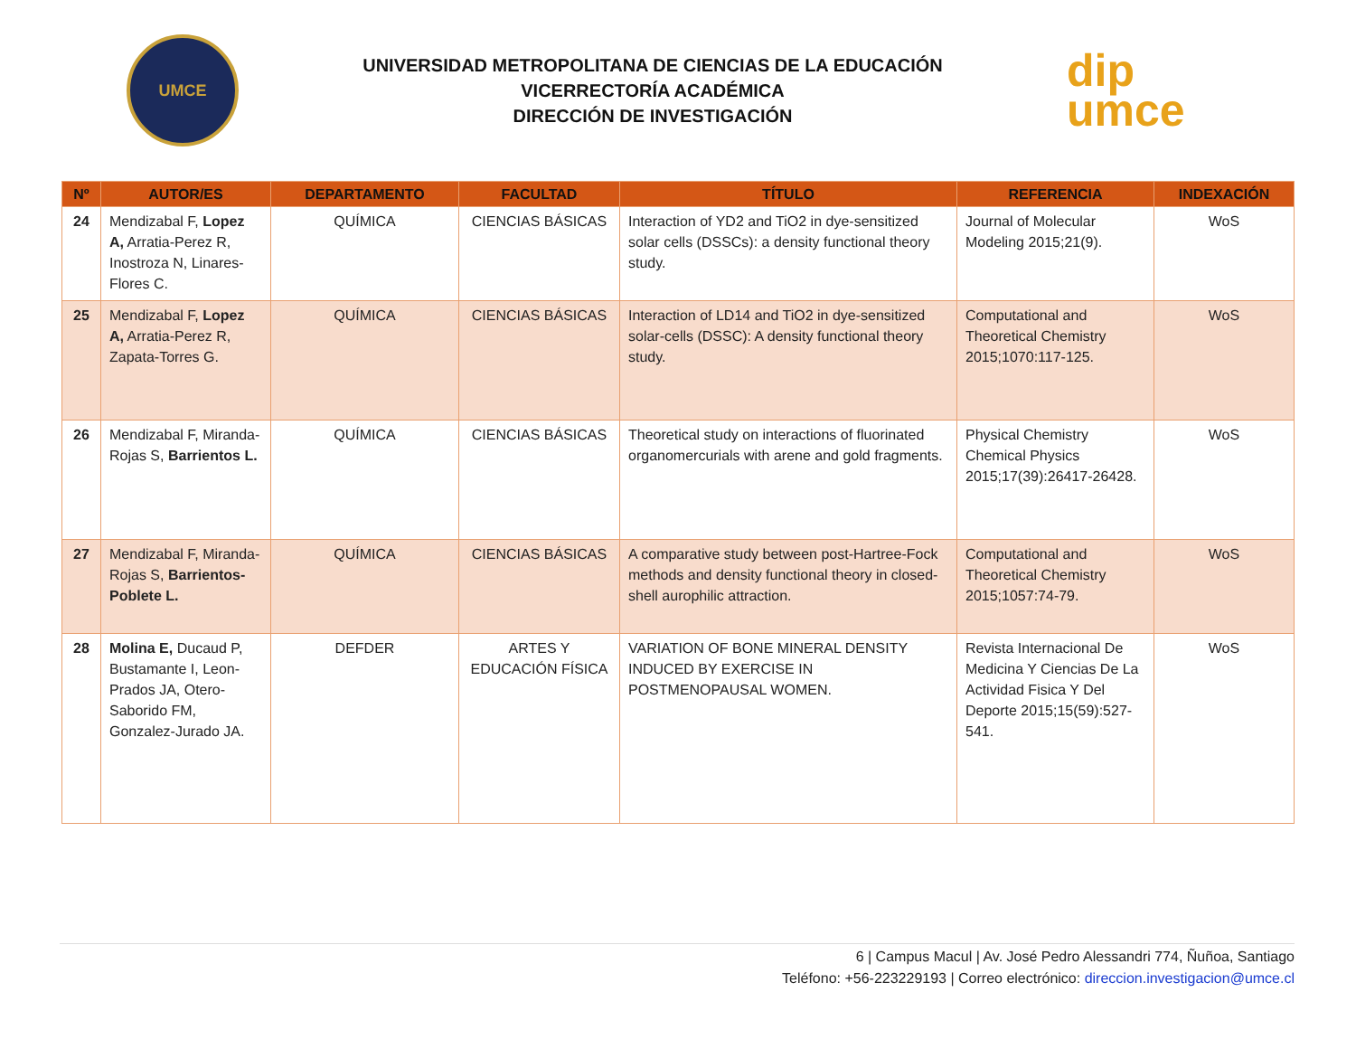UMCE
UNIVERSIDAD METROPOLITANA DE CIENCIAS DE LA EDUCACIÓN
VICERRECTORÍA ACADÉMICA
DIRECCIÓN DE INVESTIGACIÓN
dip
umce
| Nº | AUTOR/ES | DEPARTAMENTO | FACULTAD | TÍTULO | REFERENCIA | INDEXACIÓN |
| --- | --- | --- | --- | --- | --- | --- |
| 24 | Mendizabal F, Lopez A, Arratia-Perez R, Inostroza N, Linares-Flores C. | QUÍMICA | CIENCIAS BÁSICAS | Interaction of YD2 and TiO2 in dye-sensitized solar cells (DSSCs): a density functional theory study. | Journal of Molecular Modeling 2015;21(9). | WoS |
| 25 | Mendizabal F, Lopez A, Arratia-Perez R, Zapata-Torres G. | QUÍMICA | CIENCIAS BÁSICAS | Interaction of LD14 and TiO2 in dye-sensitized solar-cells (DSSC): A density functional theory study. | Computational and Theoretical Chemistry 2015;1070:117-125. | WoS |
| 26 | Mendizabal F, Miranda-Rojas S, Barrientos L. | QUÍMICA | CIENCIAS BÁSICAS | Theoretical study on interactions of fluorinated organomercurials with arene and gold fragments. | Physical Chemistry Chemical Physics 2015;17(39):26417-26428. | WoS |
| 27 | Mendizabal F, Miranda-Rojas S, Barrientos-Poblete L. | QUÍMICA | CIENCIAS BÁSICAS | A comparative study between post-Hartree-Fock methods and density functional theory in closed-shell aurophilic attraction. | Computational and Theoretical Chemistry 2015;1057:74-79. | WoS |
| 28 | Molina E, Ducaud P, Bustamante I, Leon-Prados JA, Otero-Saborido FM, Gonzalez-Jurado JA. | DEFDER | ARTES Y EDUCACIÓN FÍSICA | VARIATION OF BONE MINERAL DENSITY INDUCED BY EXERCISE IN POSTMENOPAUSAL WOMEN. | Revista Internacional De Medicina Y Ciencias De La Actividad Fisica Y Del Deporte 2015;15(59):527-541. | WoS |
6 | Campus Macul | Av. José Pedro Alessandri 774, Ñuñoa, Santiago
Teléfono: +56-223229193 | Correo electrónico: direccion.investigacion@umce.cl